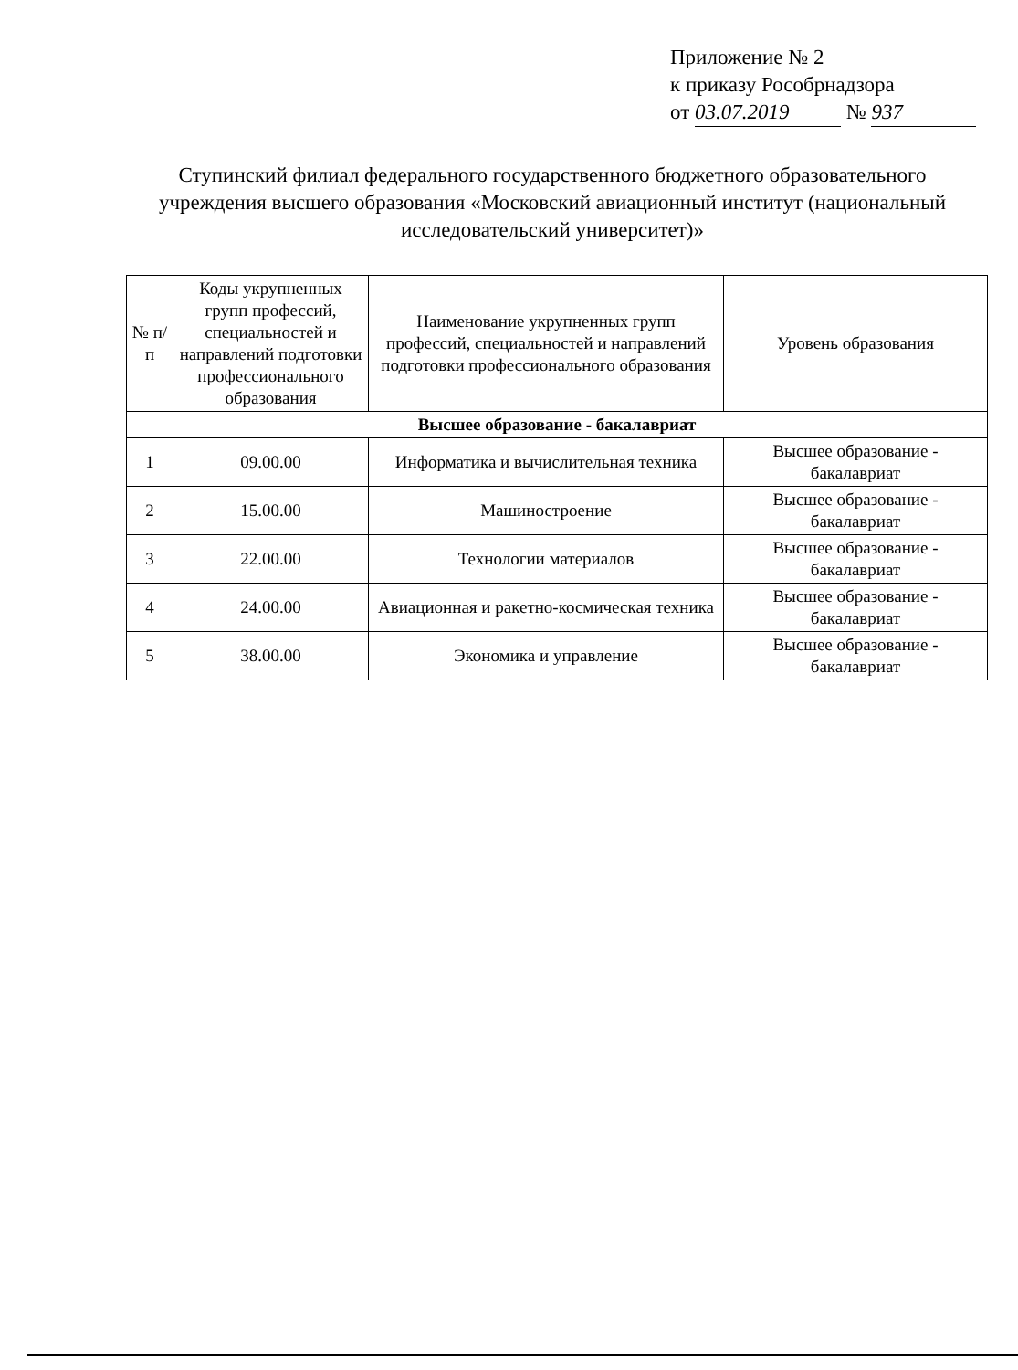Приложение № 2
к приказу Рособрнадзора
от 03.07.2019 № 937
Ступинский филиал федерального государственного бюджетного образовательного учреждения высшего образования «Московский авиационный институт (национальный исследовательский университет)»
| № п/п | Коды укрупненных групп профессий, специальностей и направлений подготовки профессионального образования | Наименование укрупненных групп профессий, специальностей и направлений подготовки профессионального образования | Уровень образования |
| --- | --- | --- | --- |
| Высшее образование - бакалавриат | | | |
| 1 | 09.00.00 | Информатика и вычислительная техника | Высшее образование - бакалавриат |
| 2 | 15.00.00 | Машиностроение | Высшее образование - бакалавриат |
| 3 | 22.00.00 | Технологии материалов | Высшее образование - бакалавриат |
| 4 | 24.00.00 | Авиационная и ракетно-космическая техника | Высшее образование - бакалавриат |
| 5 | 38.00.00 | Экономика и управление | Высшее образование - бакалавриат |